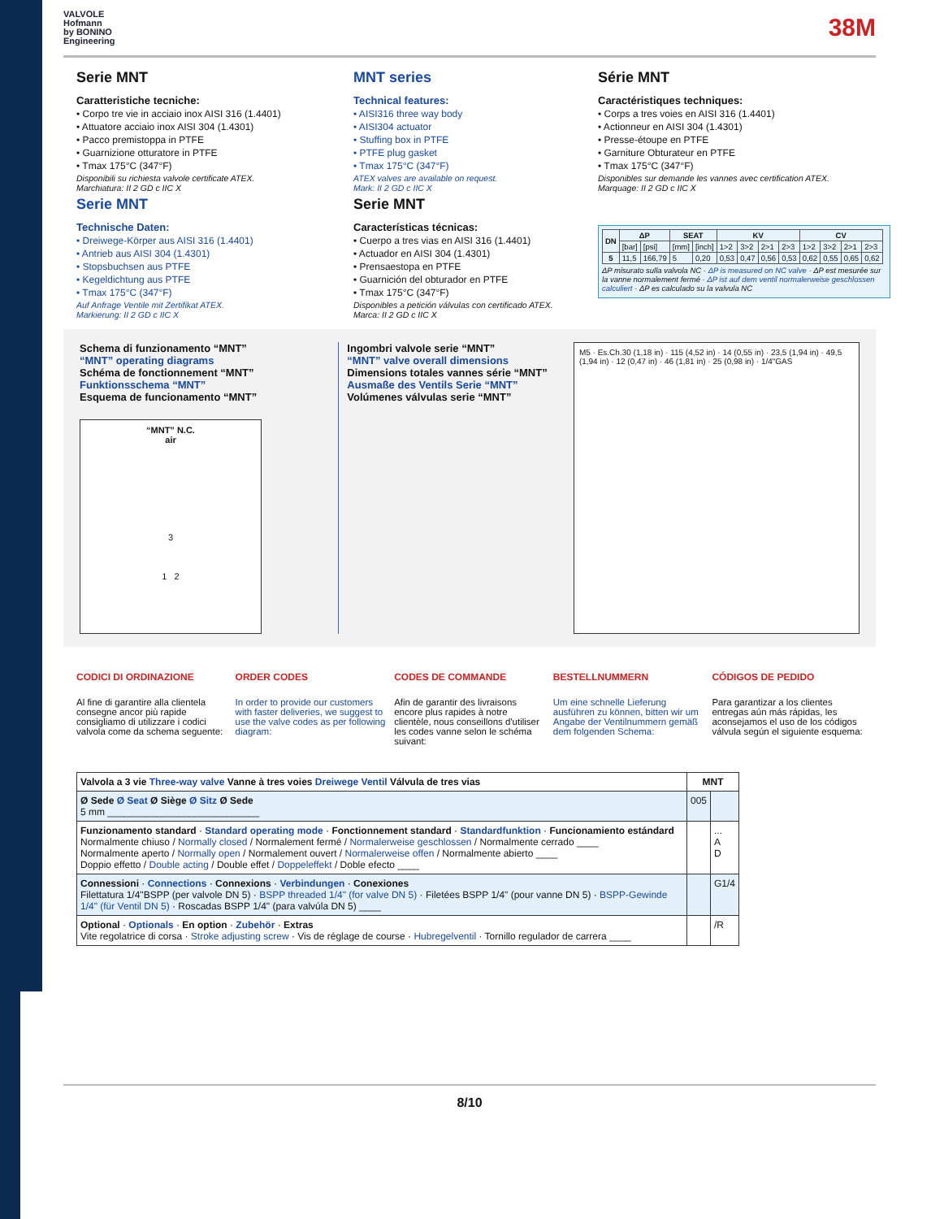VALVOLE
Hofmann
by BONINO
Engineering
38M
Serie MNT
Caratteristiche tecniche:
• Corpo tre vie in acciaio inox AISI 316 (1.4401)
• Attuatore acciaio inox AISI 304 (1.4301)
• Pacco premistoppa in PTFE
• Guarnizione otturatore in PTFE
• Tmax 175°C (347°F)
Disponibili su richiesta valvole certificate ATEX.
Marchiatura: II 2 GD c IIC X
Serie MNT
Technische Daten:
• Dreiwege-Körper aus AISI 316 (1.4401)
• Antrieb aus AISI 304 (1.4301)
• Stopsbuchsen aus PTFE
• Kegeldichtung aus PTFE
• Tmax 175°C (347°F)
Auf Anfrage Ventile mit Zertifikat ATEX.
Markierung: II 2 GD c IIC X
MNT series
Technical features:
• AISI316 three way body
• AISI304 actuator
• Stuffing box in PTFE
• PTFE plug gasket
• Tmax 175°C (347°F)
ATEX valves are available on request.
Mark: II 2 GD c IIC X
Serie MNT
Características técnicas:
• Cuerpo a tres vias en AISI 316 (1.4401)
• Actuador en AISI 304 (1.4301)
• Prensaestopa en PTFE
• Guarnición del obturador en PTFE
• Tmax 175°C (347°F)
Disponibles a petición válvulas con certificado ATEX.
Marca: II 2 GD c IIC X
Série MNT
Caractéristiques techniques:
• Corps a tres voies en AISI 316 (1.4401)
• Actionneur en AISI 304 (1.4301)
• Presse-étoupe en PTFE
• Garniture Obturateur en PTFE
• Tmax 175°C (347°F)
Disponibles sur demande les vannes avec certification ATEX.
Marquage: II 2 GD c IIC X
| DN | ΔP | | SEAT | | KV | | | | CV | | | |
| --- | --- | --- | --- | --- | --- | --- | --- | --- | --- | --- | --- | --- |
| | [bar] | [psi] | [mm] | [inch] | 1>2 | 3>2 | 2>1 | 2>3 | 1>2 | 3>2 | 2>1 | 2>3 |
| 5 | 11,5 | 166,79 | 5 | 0,20 | 0,53 | 0,47 | 0,56 | 0,53 | 0,62 | 0,55 | 0,65 | 0,62 |
ΔP misurato sulla valvola NC · ΔP is measured on NC valve · ΔP est mesurée sur la vanne normalement fermé · ΔP ist auf dem ventil normalerweise geschlossen calculiert · ΔP es calculado su la valvula NC
Schema di funzionamento “MNT”
“MNT” operating diagrams
Schéma de fonctionnement “MNT”
Funktionsschema “MNT”
Esquema de funcionamento “MNT”
“MNT” N.C.
air
3
1 2
Ingombri valvole serie “MNT”
“MNT” valve overall dimensions
Dimensions totales vannes série “MNT”
Ausmaße des Ventils Serie “MNT”
Volúmenes válvulas serie “MNT”
M5 · Es.Ch.30 (1,18 in) · 115 (4,52 in) · 14 (0,55 in) · 23,5 (1,94 in) · 49,5 (1,94 in) · 12 (0,47 in) · 46 (1,81 in) · 25 (0,98 in) · 1/4"GAS
CODICI DI ORDINAZIONE
Al fine di garantire alla clientela consegne ancor più rapide consigliamo di utilizzare i codici valvola come da schema seguente:
ORDER CODES
In order to provide our customers with faster deliveries, we suggest to use the valve codes as per following diagram:
CODES DE COMMANDE
Afin de garantir des livraisons encore plus rapides à notre clientèle, nous conseillons d'utiliser les codes vanne selon le schéma suivant:
BESTELLNUMMERN
Um eine schnelle Lieferung ausführen zu können, bitten wir um Angabe der Ventilnummern gemäß dem folgenden Schema:
CÓDIGOS DE PEDIDO
Para garantizar a los clientes entregas aún más rápidas, les aconsejamos el uso de los códigos válvula según el siguiente esquema:
| Valvola a 3 vie Three-way valve Vanne à tres voies Dreiwege Ventil Válvula de tres vias | MNT | |
| Ø Sede Ø Seat Ø Siège Ø Sitz Ø Sede 5 mm ____________________________ | 005 | |
| Funzionamento standard · Standard operating mode · Fonctionnement standard · Standardfunktion · Funcionamiento estándard Normalmente chiuso / Normally closed / Normalement fermé / Normalerweise geschlossen / Normalmente cerrado ____ Normalmente aperto / Normally open / Normalement ouvert / Normalerweise offen / Normalmente abierto ____ Doppio effetto / Double acting / Double effet / Doppeleffekt / Doble efecto ____ | | ... A D |
| Connessioni · Connections · Connexions · Verbindungen · Conexiones Filettatura 1/4"BSPP (per valvole DN 5) · BSPP threaded 1/4" (for valve DN 5) · Filetées BSPP 1/4" (pour vanne DN 5) · BSPP-Gewinde 1/4" (für Ventil DN 5) · Roscadas BSPP 1/4" (para valvúla DN 5) ____ | | G1/4 |
| Optional · Optionals · En option · Zubehör · Extras Vite regolatrice di corsa · Stroke adjusting screw · Vis de réglage de course · Hubregelventil · Tornillo regulador de carrera ____ | | /R |
8/10